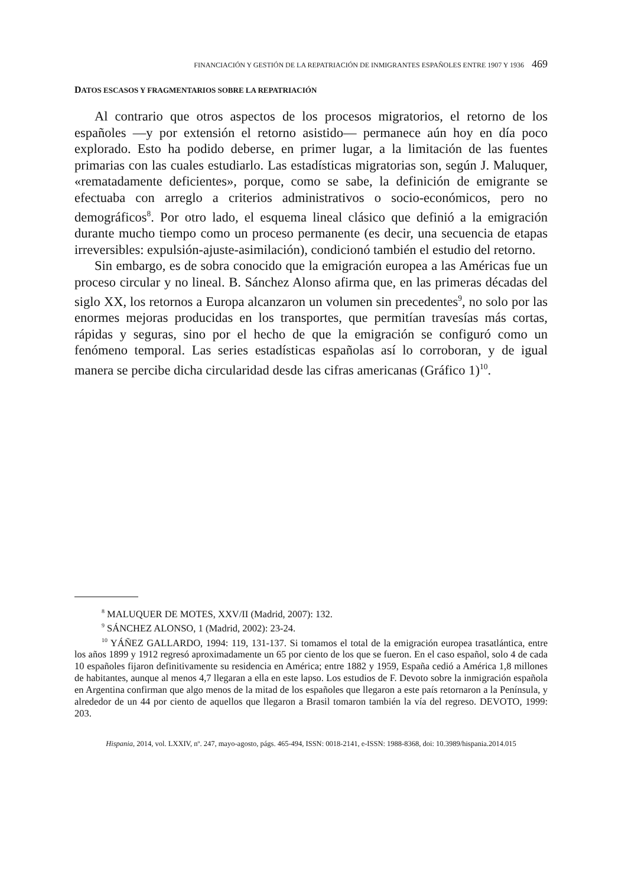FINANCIACIÓN Y GESTIÓN DE LA REPATRIACIÓN DE INMIGRANTES ESPAÑOLES ENTRE 1907 Y 1936 469
DATOS ESCASOS Y FRAGMENTARIOS SOBRE LA REPATRIACIÓN
Al contrario que otros aspectos de los procesos migratorios, el retorno de los españoles —y por extensión el retorno asistido— permanece aún hoy en día poco explorado. Esto ha podido deberse, en primer lugar, a la limitación de las fuentes primarias con las cuales estudiarlo. Las estadísticas migratorias son, según J. Maluquer, «rematadamente deficientes», porque, como se sabe, la definición de emigrante se efectuaba con arreglo a criterios administrativos o socio-económicos, pero no demográficos<sup>8</sup>. Por otro lado, el esquema lineal clásico que definió a la emigración durante mucho tiempo como un proceso permanente (es decir, una secuencia de etapas irreversibles: expulsión-ajuste-asimilación), condicionó también el estudio del retorno.
Sin embargo, es de sobra conocido que la emigración europea a las Américas fue un proceso circular y no lineal. B. Sánchez Alonso afirma que, en las primeras décadas del siglo XX, los retornos a Europa alcanzaron un volumen sin precedentes<sup>9</sup>, no solo por las enormes mejoras producidas en los transportes, que permitían travesías más cortas, rápidas y seguras, sino por el hecho de que la emigración se configuró como un fenómeno temporal. Las series estadísticas españolas así lo corroboran, y de igual manera se percibe dicha circularidad desde las cifras americanas (Gráfico 1)<sup>10</sup>.
<sup>8</sup> MALUQUER DE MOTES, XXV/II (Madrid, 2007): 132.
<sup>9</sup> SÁNCHEZ ALONSO, 1 (Madrid, 2002): 23-24.
<sup>10</sup> YÁÑEZ GALLARDO, 1994: 119, 131-137. Si tomamos el total de la emigración europea trasatlántica, entre los años 1899 y 1912 regresó aproximadamente un 65 por ciento de los que se fueron. En el caso español, solo 4 de cada 10 españoles fijaron definitivamente su residencia en América; entre 1882 y 1959, España cedió a América 1,8 millones de habitantes, aunque al menos 4,7 llegaran a ella en este lapso. Los estudios de F. Devoto sobre la inmigración española en Argentina confirman que algo menos de la mitad de los españoles que llegaron a este país retornaron a la Península, y alrededor de un 44 por ciento de aquellos que llegaron a Brasil tomaron también la vía del regreso. DEVOTO, 1999: 203.
Hispania, 2014, vol. LXXIV, nº. 247, mayo-agosto, págs. 465-494, ISSN: 0018-2141, e-ISSN: 1988-8368, doi: 10.3989/hispania.2014.015